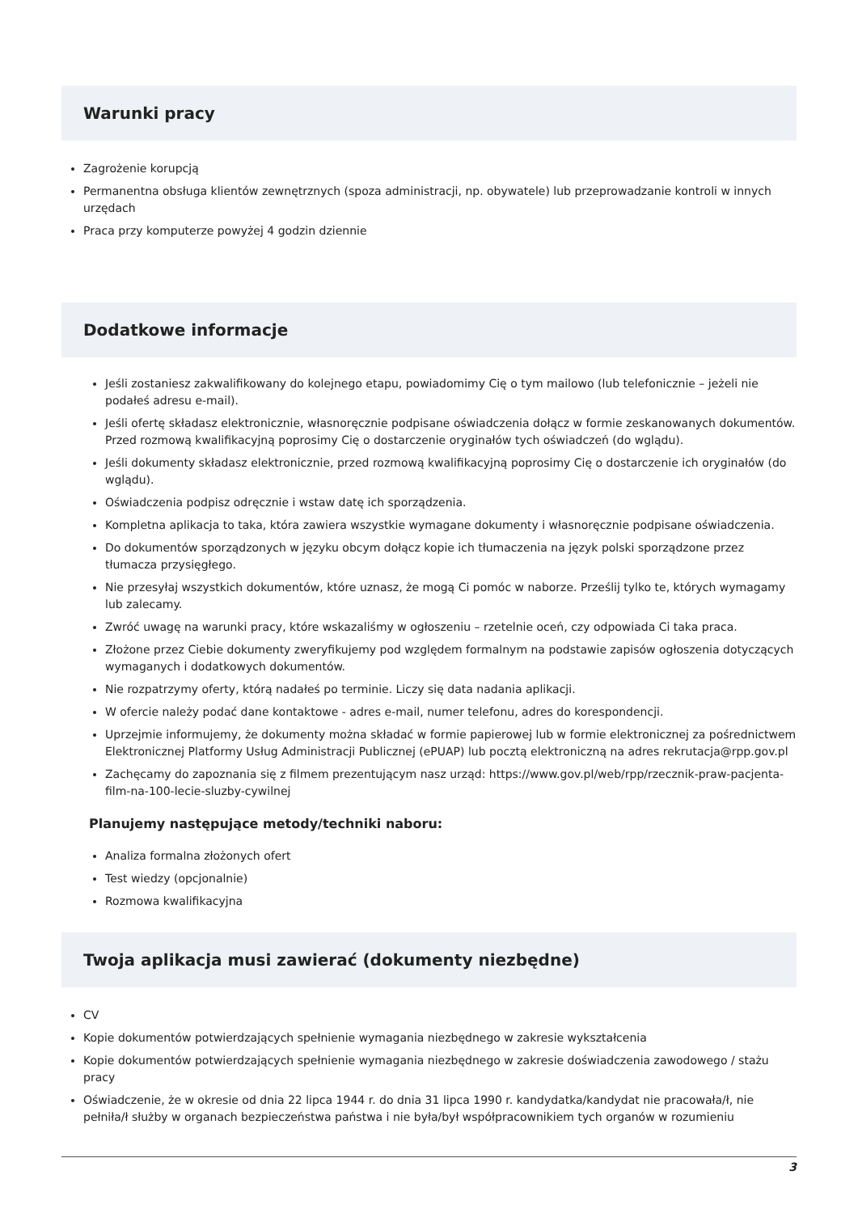Warunki pracy
Zagrożenie korupcją
Permanentna obsługa klientów zewnętrznych (spoza administracji, np. obywatele) lub przeprowadzanie kontroli w innych urzędach
Praca przy komputerze powyżej 4 godzin dziennie
Dodatkowe informacje
Jeśli zostaniesz zakwalifikowany do kolejnego etapu, powiadomimy Cię o tym mailowo (lub telefonicznie – jeżeli nie podałeś adresu e-mail).
Jeśli ofertę składasz elektronicznie, własnoręcznie podpisane oświadczenia dołącz w formie zeskanowanych dokumentów. Przed rozmową kwalifikacyjną poprosimy Cię o dostarczenie oryginałów tych oświadczeń (do wglądu).
Jeśli dokumenty składasz elektronicznie, przed rozmową kwalifikacyjną poprosimy Cię o dostarczenie ich oryginałów (do wglądu).
Oświadczenia podpisz odręcznie i wstaw datę ich sporządzenia.
Kompletna aplikacja to taka, która zawiera wszystkie wymagane dokumenty i własnoręcznie podpisane oświadczenia.
Do dokumentów sporządzonych w języku obcym dołącz kopie ich tłumaczenia na język polski sporządzone przez tłumacza przysięgłego.
Nie przesyłaj wszystkich dokumentów, które uznasz, że mogą Ci pomóc w naborze. Prześlij tylko te, których wymagamy lub zalecamy.
Zwróć uwagę na warunki pracy, które wskazaliśmy w ogłoszeniu – rzetelnie oceń, czy odpowiada Ci taka praca.
Złożone przez Ciebie dokumenty zweryfikujemy pod względem formalnym na podstawie zapisów ogłoszenia dotyczących wymaganych i dodatkowych dokumentów.
Nie rozpatrzymy oferty, którą nadałeś po terminie. Liczy się data nadania aplikacji.
W ofercie należy podać dane kontaktowe - adres e-mail, numer telefonu, adres do korespondencji.
Uprzejmie informujemy, że dokumenty można składać w formie papierowej lub w formie elektronicznej za pośrednictwem Elektronicznej Platformy Usług Administracji Publicznej (ePUAP) lub pocztą elektroniczną na adres rekrutacja@rpp.gov.pl
Zachęcamy do zapoznania się z filmem prezentującym nasz urząd: https://www.gov.pl/web/rpp/rzecznik-praw-pacjenta-film-na-100-lecie-sluzby-cywilnej
Planujemy następujące metody/techniki naboru:
Analiza formalna złożonych ofert
Test wiedzy (opcjonalnie)
Rozmowa kwalifikacyjna
Twoja aplikacja musi zawierać (dokumenty niezbędne)
CV
Kopie dokumentów potwierdzających spełnienie wymagania niezbędnego w zakresie wykształcenia
Kopie dokumentów potwierdzających spełnienie wymagania niezbędnego w zakresie doświadczenia zawodowego / stażu pracy
Oświadczenie, że w okresie od dnia 22 lipca 1944 r. do dnia 31 lipca 1990 r. kandydatka/kandydat nie pracowała/ł, nie pełniła/ł służby w organach bezpieczeństwa państwa i nie była/był współpracownikiem tych organów w rozumieniu
3